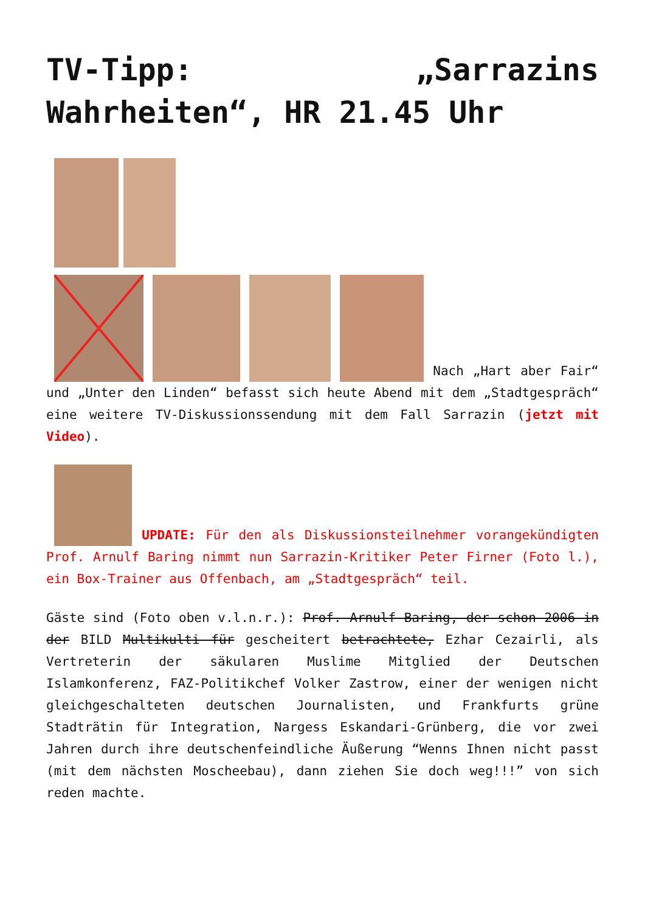TV-Tipp: „Sarrazins Wahrheiten“, HR 21.45 Uhr
Nach „Hart aber Fair“ und „Unter den Linden“ befasst sich heute Abend mit dem „Stadtgespräch“ eine weitere TV-Diskussionssendung mit dem Fall Sarrazin (jetzt mit Video).
UPDATE: Für den als Diskussionsteilnehmer vorangekündigten Prof. Arnulf Baring nimmt nun Sarrazin-Kritiker Peter Firner (Foto l.), ein Box-Trainer aus Offenbach, am „Stadtgespräch“ teil.
Gäste sind (Foto oben v.l.n.r.): Prof. Arnulf Baring, der schon 2006 in der BILD Multikulti für gescheitert betrachtete, Ezhar Cezairli, als Vertreterin der säkularen Muslime Mitglied der Deutschen Islamkonferenz, FAZ-Politikchef Volker Zastrow, einer der wenigen nicht gleichgeschalteten deutschen Journalisten, und Frankfurts grüne Stadträtin für Integration, Nargess Eskandari-Grünberg, die vor zwei Jahren durch ihre deutschenfeindliche Äußerung “Wenns Ihnen nicht passt (mit dem nächsten Moscheebau), dann ziehen Sie doch weg!!!” von sich reden machte.